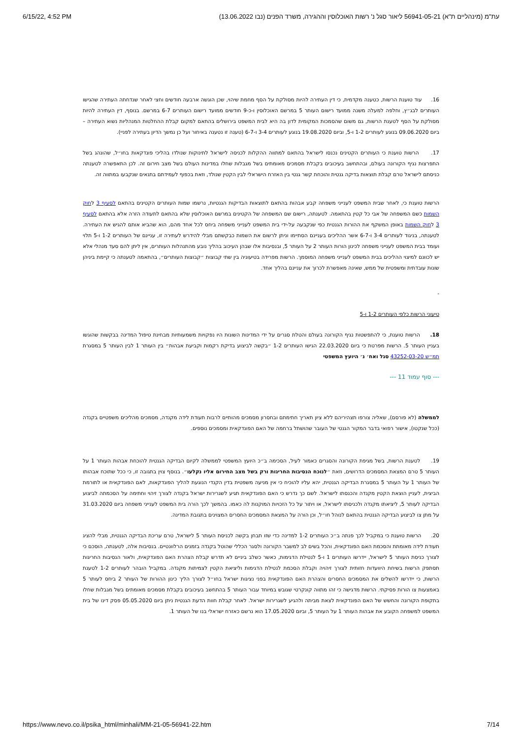6/15/22, 4:52 PM (עת"מ (מינהליים ת"א) 56941-05-21 ליאור סגל נ' רשות האוכלוסין וההגירה, משרד הפנים (נבו 13.06.2022
16. עוד טוענת הרשות, כטענה מקדמית, כי דין העתירה להיות מסולקת על הסף מחמת שיהוי, שכן הוגשה ארבעה חודשים וחצי לאחר שנדחתה העתירה שהגישו העותרים לבג״ץ, וחלפה למעלה משנה ממועד רישום העותר 5 במרשם האוכלוסין ו-כ-9 חודשים ממועד רישום העותרים 6-7 במרשם. בנוסף, דין העתירה להיות מסולקת על הסף לטענת הרשות, גם משום שהסמכות המקומית לדון בה היא לבית המשפט בירושלים בהתאם למקום קבלת ההחלטות המנהליות נשוא העתירה – ביום 09.06.2020 בנוגע לעותרים 1-2 ו-5, וביום 19.08.2020 בנוגע לעותרים 3-4 ו-6-7 (טענה זו נטענה באיחור ועל כן נמשך הדיון בעתירה לפניי).
17. הרשות טוענת כי העותרים הקטינים נכנסו לישראל בהתאם למתווה ההקלות לכניסה לישראל לתינוקות שנולדו בהליכי פונדקאות בחו״ל, שהונהג בשל התפרצות נגיף הקורונה בעולם, ובהתחשב בעיכובים בקבלת מסמכים מאומתים בשל מגבלות שחלו במדינות העולם בשל מצב חירום זה. לכן התאפשרה לטענתה כניסתם לישראל טרם קבלת תוצאות בדיקה גנטית והוכחת קשר גנטי בין האזרח הישראלי לבין הקטין שנולד, וזאת בכפוף לעמידתם בתנאים שנקבעו במתווה זה.
הרשות טוענת כי, לאחר שבית המשפט לענייני משפחה קבע אבהות בהתאם לתוצאות הבדיקות הגנטיות, נרשמו שמות העותרים הקטינים בהתאם לסעיף 3 לחוק השמות כשם המשפחה של אבי כל קטין בהתאמה. לטענתה, רישום שם המשפחה של הקטינים במרשם האוכלוסין שלא בהתאם לתעודה הזרה אלא בהתאם לסעיף 3 לחוק השמות באופן המשקף את ההורות הגנטית כפי שנקבעה על-ידי בית המשפט לענייני משפחה ביחס לכל אחד מהם, הוא שהביא אותם להגיש את העתירה. לטענתה, בניגוד לעותרים 3-4 ו-6-7 אשר ההליכים בעניינם הסתיימו וניתן לרשום את השמות כבקשתם מבלי להידרש לעתירה זו, עניינם של העותרים 1-2 ו-5 תלוי ועומד בבית המשפט לענייני משפחה לכינון הורות העותר 2 על העותר 5, ובנסיבות אלו שבהן העיכוב בהליך נובע מהתנהלות העותרים, אין ליתן להם סעד מנהלי אלא יש לכוונם למיצוי ההליכים בבית המשפט לענייני משפחה המוסמך. הרשות מפרידה בטיעוניה בין שתי קבוצות ״קבוצות העותרים״, בהתאמה לטענתה כי קיימת ביניהן שונות עובדתית ומשפטית של ממש, שאינה מאפשרת לכרוך את עניינם בהליך אחד.
-
טיעוני הרשות כלפי העותרים 1-2 ו-5
18. הרשות טוענת, כי להתפשטות נגיף הקורונה בעולם והטלת סגרים על ידי המדינות השונות היו נפקויות משמעותיות מבחינת טיפול המדינה בבקשות שהוגשו בעניין העותר 5. הרשות מפרטת כי ביום 22.03.2020 הגישו העותרים 1-2 ״בקשה לביצוע בדיקת רקמות וקביעת אבהות״ בין העותר 1 לבין העותר 5 במסגרת תמ״ש 43252-03-20 סגל ואח׳ נ׳ היועץ המשפטי
--- סוף עמוד 11 ---
לממשלה (לא פורסם), שאליה צורפו תצהיריהם ללא ציון תאריך חתימתם ובחסרון מסמכים מהותיים לרבות תעודת לידה מקנדה, מסמכים מהליכים משפטיים בקנדה (ככל שנקטו), אישור רפואי בדבר המקור הגנטי של העובר שהושתל ברחמה של האם הפונדקאית ומסמכים נוספים.
19. לטענת הרשות, בשל מגיפת הקורונה והסגרים כאמור לעיל, הסכימה ב״כ היועץ המשפטי לממשלה לקיום הבדיקה הגנטית להוכחת אבהות העותר 1 על העותר 5 טרם המצאת המסמכים הדרושים, וזאת ״לנוכח הנסיבות החריגות ורק בשל מצב החירום אליו נקלעו״. בנוסף צוין בתגובה זו, כי ככל שתוכח אבהותו של העותר 1 על העותר 5 במסגרת הבדיקה הגנטית, יהא עליו להוכיח כי אין מניעה משפטית בדין הקנדי הנוגעת להליך הפונדקאות, לאם הפונדקאית או לתורמת הביצית, לעניין הוצאת הקטין מקנדה והכנסתו לישראל. לשם כך נדרש כי האם הפונדקאית תגיע לשגרירות ישראל בקנדה לצורך זיהוי וחתימה על הסכמתה לביצוע הבדיקה לעותר 5, ליציאתו מקנדה ולכניסתו לישראל, או ויתור על כל הזכויות המוקנות לה כאמו. בהמשך לכך הורה בית המשפט לענייני משפחה ביום 31.03.2020 על מתן צו לביצוע הבדיקה הגנטית בהתאם לנוהל חו״ל, וכן הורה על המצאת המסמכים החסרים המצוינים בתגובת המדינה.
20. הרשות טוענת כי במקביל לכך פנתה ב״כ העותרים 1-2 למדינה כדי שזו תבחן בקשה לכניסת העותר 5 לישראל, טרם עריכת הבדיקה הגנטית, מבלי להציג תעודת לידה מאומתת והסכמת האם הפונדקאית, והכל בשים לב למשבר הקורונה ולסגר הכללי שהוטל בקנדה בזמנים הרלוונטיים. בנסיבות אלה, לטענתה, הוסכם כי לצורך כניסת העותר 5 לישראל, יידרשו העותרים 1 ו-5 לנטילת הדגימות, כאשר כשלב ביניים לא תדרש קבלת הצהרת האם הפונדקאית, ולאור הנסיבות החריגות תסתפק הרשות בשיחת היוועדות חזותית לצורך זיהויה וקבלת הסכמת לנטילת הדגימות וליציאת הקטין לצמיתות מקנדה. במקביל הובהר לעותרים 1-2 לטענת הרשות, כי יידרשו להשלים את המסמכים החסרים והצהרת האם הפונדקאית בפני נציגות ישראל בחו״ל לצורך הליך כינון ההורות של העותר 2 ביחס לעותר 5 באמצעות צו הורות פסיקתי. הרשות מדגישה כי זהו מתווה קונקרטי שגובש במיוחד עבור העותר 5 בהתחשב בעיכובים בקבלת מסמכים מאומתים בשל מגבלות שחלו בתקופת הקורונה והחשש של האם הפונדקאית לצאת מביתה ולהגיע לשגרירות ישראל. לאחר קבלת חוות הדעת הגנטית ניתן ביום 05.05.2020 פסק דינו של בית המשפט למשפחה הקובע את אבהות העותר 1 על העותר 5, וביום 17.05.2020 הוא נרשם כאזרח ישראלי בנו של העותר 1.
https://www.nevo.co.il/psika_html/minhali/MM-21-05-56941-22.htm 7/14